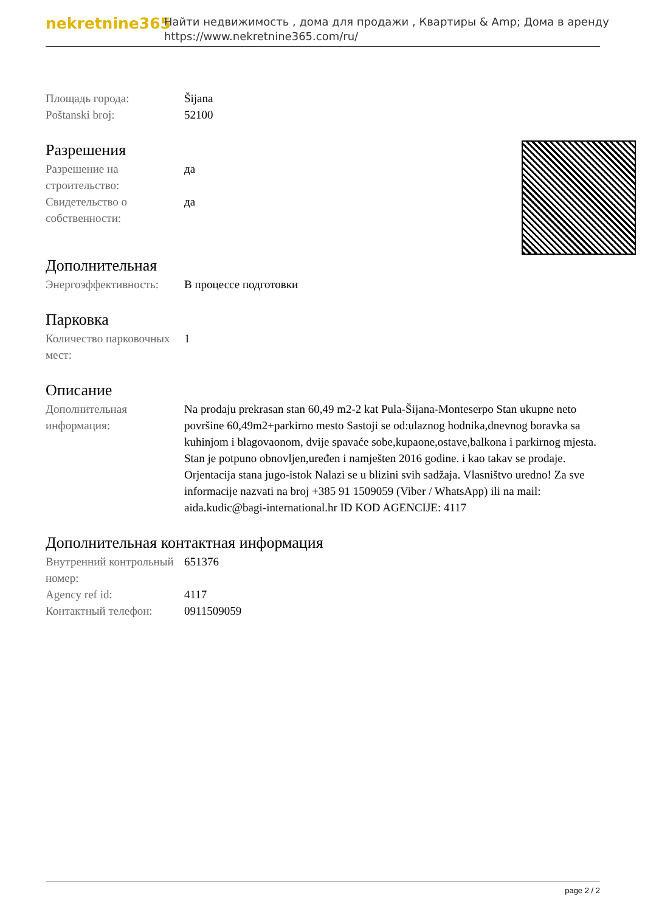nekretnine365
Найти недвижимость , дома для продажи , Квартиры & Amp; Дома в аренду
https://www.nekretnine365.com/ru/
| Площадь города: | Šijana |
| Poštanski broj: | 52100 |
Разрешения
| Разрешение на строительство: | да |
| Свидетельство о собственности: | да |
Дополнительная
| Энергоэффективность: | В процессе подготовки |
Парковка
| Количество парковочных мест: | 1 |
Описание
| Дополнительная информация: | Na prodaju prekrasan stan 60,49 m2-2 kat Pula-Šijana-Monteserpo Stan ukupne neto površine 60,49m2+parkirno mesto Sastoji se od:ulaznog hodnika,dnevnog boravka sa kuhinjom i blagovaonom, dvije spavaće sobe,kupaone,ostave,balkona i parkirnog mjesta. Stan je potpuno obnovljen,uređen i namješten 2016 godine. i kao takav se prodaje. Orjentacija stana jugo-istok Nalazi se u blizini svih sadžaja. Vlasništvo uredno! Za sve informacije nazvati na broj +385 91 1509059 (Viber / WhatsApp) ili na mail: aida.kudic@bagi-international.hr ID KOD AGENCIJE: 4117 |
Дополнительная контактная информация
| Внутренний контрольный номер: | 651376 |
| Agency ref id: | 4117 |
| Контактный телефон: | 0911509059 |
page 2 / 2